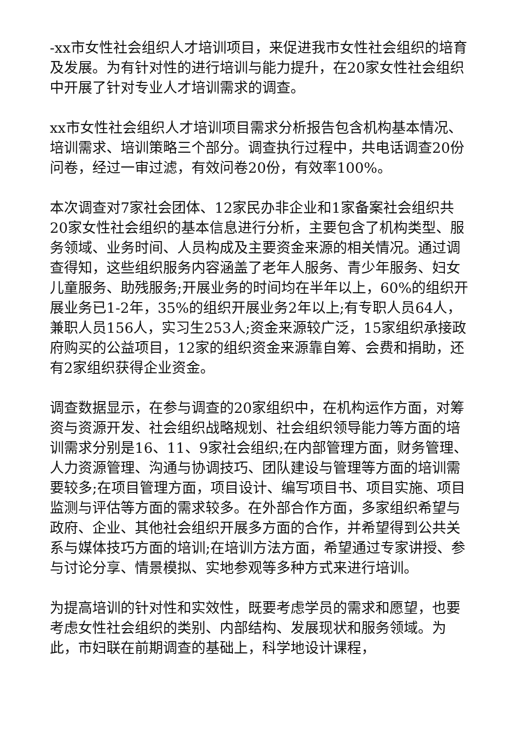-xx市女性社会组织人才培训项目，来促进我市女性社会组织的培育及发展。为有针对性的进行培训与能力提升，在20家女性社会组织中开展了针对专业人才培训需求的调查。
xx市女性社会组织人才培训项目需求分析报告包含机构基本情况、培训需求、培训策略三个部分。调查执行过程中，共电话调查20份问卷，经过一审过滤，有效问卷20份，有效率100%。
本次调查对7家社会团体、12家民办非企业和1家备案社会组织共20家女性社会组织的基本信息进行分析，主要包含了机构类型、服务领域、业务时间、人员构成及主要资金来源的相关情况。通过调查得知，这些组织服务内容涵盖了老年人服务、青少年服务、妇女儿童服务、助残服务;开展业务的时间均在半年以上，60%的组织开展业务已1-2年，35%的组织开展业务2年以上;有专职人员64人，兼职人员156人，实习生253人;资金来源较广泛，15家组织承接政府购买的公益项目，12家的组织资金来源靠自筹、会费和捐助，还有2家组织获得企业资金。
调查数据显示，在参与调查的20家组织中，在机构运作方面，对筹资与资源开发、社会组织战略规划、社会组织领导能力等方面的培训需求分别是16、11、9家社会组织;在内部管理方面，财务管理、人力资源管理、沟通与协调技巧、团队建设与管理等方面的培训需要较多;在项目管理方面，项目设计、编写项目书、项目实施、项目监测与评估等方面的需求较多。在外部合作方面，多家组织希望与政府、企业、其他社会组织开展多方面的合作，并希望得到公共关系与媒体技巧方面的培训;在培训方法方面，希望通过专家讲授、参与讨论分享、情景模拟、实地参观等多种方式来进行培训。
为提高培训的针对性和实效性，既要考虑学员的需求和愿望，也要考虑女性社会组织的类别、内部结构、发展现状和服务领域。为此，市妇联在前期调查的基础上，科学地设计课程，